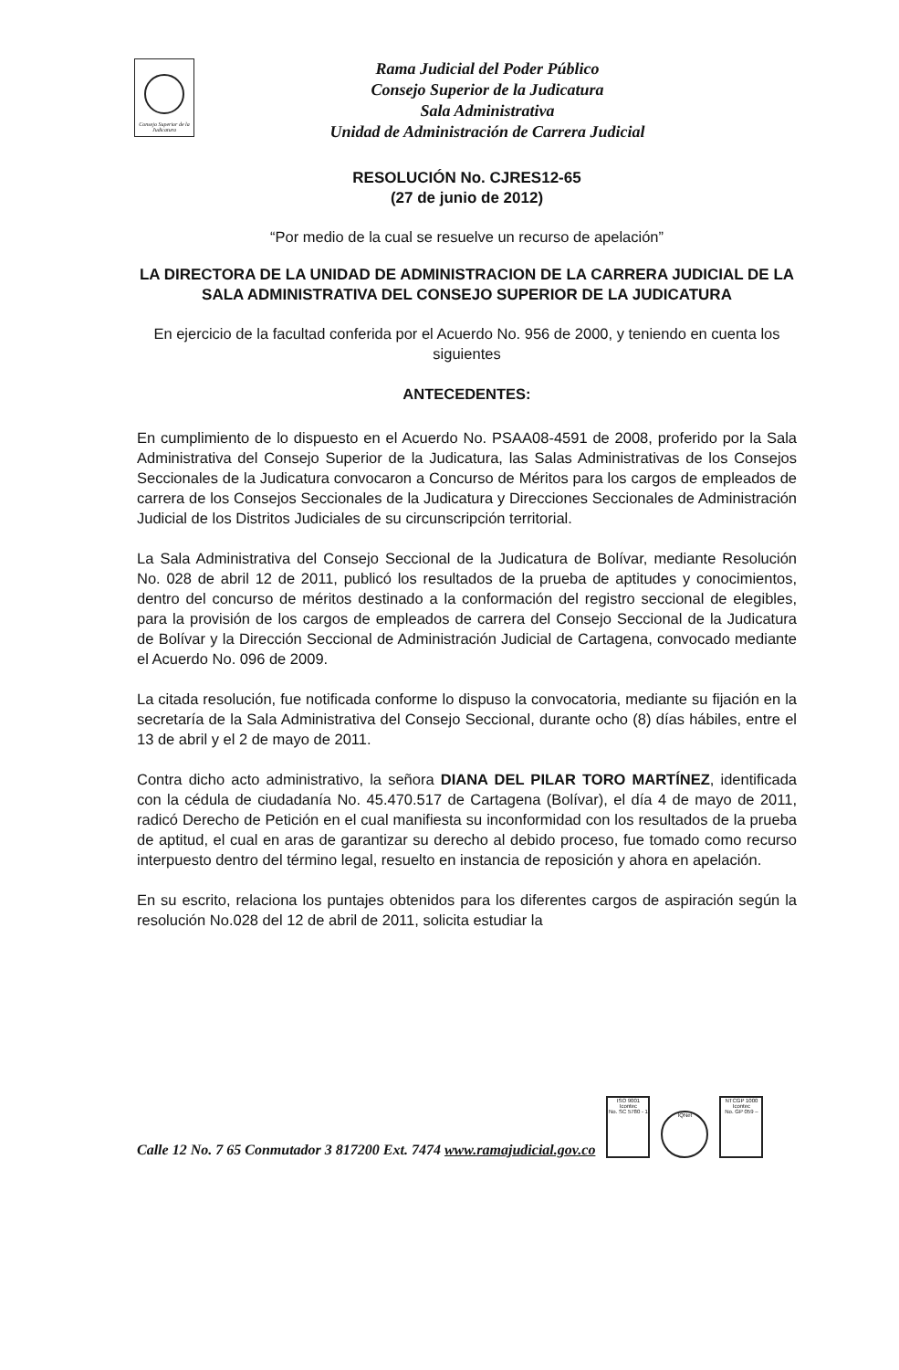Consejo Superior de la Judicatura
Rama Judicial del Poder Público
Consejo Superior de la Judicatura
Sala Administrativa
Unidad de Administración de Carrera Judicial
RESOLUCIÓN No. CJRES12-65
(27 de junio de 2012)
“Por medio de la cual se resuelve un recurso de apelación”
LA DIRECTORA DE LA UNIDAD DE ADMINISTRACION DE LA CARRERA JUDICIAL DE LA SALA ADMINISTRATIVA DEL CONSEJO SUPERIOR DE LA JUDICATURA
En ejercicio de la facultad conferida por el Acuerdo No. 956 de 2000, y teniendo en cuenta los siguientes
ANTECEDENTES:
En cumplimiento de lo dispuesto en el Acuerdo No. PSAA08-4591 de 2008, proferido por la Sala Administrativa del Consejo Superior de la Judicatura, las Salas Administrativas de los Consejos Seccionales de la Judicatura convocaron a Concurso de Méritos para los cargos de empleados de carrera de los Consejos Seccionales de la Judicatura y Direcciones Seccionales de Administración Judicial de los Distritos Judiciales de su circunscripción territorial.
La Sala Administrativa del Consejo Seccional de la Judicatura de Bolívar, mediante Resolución No. 028 de abril 12 de 2011, publicó los resultados de la prueba de aptitudes y conocimientos, dentro del concurso de méritos destinado a la conformación del registro seccional de elegibles, para la provisión de los cargos de empleados de carrera del Consejo Seccional de la Judicatura de Bolívar y la Dirección Seccional de Administración Judicial de Cartagena, convocado mediante el Acuerdo No. 096 de 2009.
La citada resolución, fue notificada conforme lo dispuso la convocatoria, mediante su fijación en la secretaría de la Sala Administrativa del Consejo Seccional, durante ocho (8) días hábiles, entre el 13 de abril y el 2 de mayo de 2011.
Contra dicho acto administrativo, la señora DIANA DEL PILAR TORO MARTÍNEZ, identificada con la cédula de ciudadanía No. 45.470.517 de Cartagena (Bolívar), el día 4 de mayo de 2011, radicó Derecho de Petición en el cual manifiesta su inconformidad con los resultados de la prueba de aptitud, el cual en aras de garantizar su derecho al debido proceso, fue tomado como recurso interpuesto dentro del término legal, resuelto en instancia de reposición y ahora en apelación.
En su escrito, relaciona los puntajes obtenidos para los diferentes cargos de aspiración según la resolución No.028 del 12 de abril de 2011, solicita estudiar la
Calle 12 No. 7 65 Conmutador 3 817200 Ext. 7474 www.ramajudicial.gov.co ISO 9001
Icontec
No. SC 5780 - 1 IQNet NTCGP 1000
Icontec
No. GP 059 –